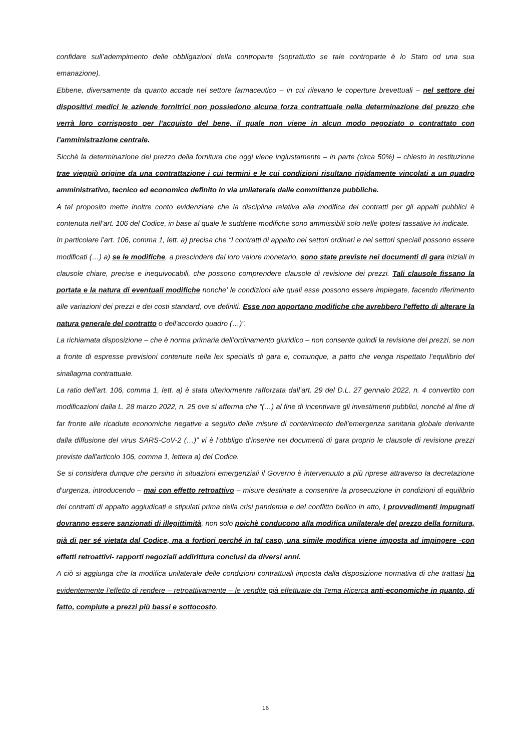confidare sull’adempimento delle obbligazioni della controparte (soprattutto se tale controparte è lo Stato od una sua emanazione).
Ebbene, diversamente da quanto accade nel settore farmaceutico – in cui rilevano le coperture brevettuali – nel settore dei dispositivi medici le aziende fornitrici non possiedono alcuna forza contrattuale nella determinazione del prezzo che verrà loro corrisposto per l’acquisto del bene, il quale non viene in alcun modo negoziato o contrattato con l’amministrazione centrale.
Sicchè la determinazione del prezzo della fornitura che oggi viene ingiustamente – in parte (circa 50%) – chiesto in restituzione trae vieppiù origine da una contrattazione i cui termini e le cui condizioni risultano rigidamente vincolati a un quadro amministrativo, tecnico ed economico definito in via unilaterale dalle committenze pubbliche.
A tal proposito mette inoltre conto evidenziare che la disciplina relativa alla modifica dei contratti per gli appalti pubblici è contenuta nell’art. 106 del Codice, in base al quale le suddette modifiche sono ammissibili solo nelle ipotesi tassative ivi indicate.
In particolare l’art. 106, comma 1, lett. a) precisa che “I contratti di appalto nei settori ordinari e nei settori speciali possono essere modificati (…) a) se le modifiche, a prescindere dal loro valore monetario, sono state previste nei documenti di gara iniziali in clausole chiare, precise e inequivocabili, che possono comprendere clausole di revisione dei prezzi. Tali clausole fissano la portata e la natura di eventuali modifiche nonche' le condizioni alle quali esse possono essere impiegate, facendo riferimento alle variazioni dei prezzi e dei costi standard, ove definiti. Esse non apportano modifiche che avrebbero l'effetto di alterare la natura generale del contratto o dell'accordo quadro (…)”.
La richiamata disposizione – che è norma primaria dell’ordinamento giuridico – non consente quindi la revisione dei prezzi, se non a fronte di espresse previsioni contenute nella lex specialis di gara e, comunque, a patto che venga rispettato l’equilibrio del sinallagma contrattuale.
La ratio dell’art. 106, comma 1, lett. a) è stata ulteriormente rafforzata dall’art. 29 del D.L. 27 gennaio 2022, n. 4 convertito con modificazioni dalla L. 28 marzo 2022, n. 25 ove si afferma che “(…) al fine di incentivare gli investimenti pubblici, nonché al fine di far fronte alle ricadute economiche negative a seguito delle misure di contenimento dell’emergenza sanitaria globale derivante dalla diffusione del virus SARS-CoV-2 (…)” vi è l’obbligo d’inserire nei documenti di gara proprio le clausole di revisione prezzi previste dall'articolo 106, comma 1, lettera a) del Codice.
Se si considera dunque che persino in situazioni emergenziali il Governo è intervenuuto a più riprese attraverso la decretazione d’urgenza, introducendo – mai con effetto retroattivo – misure destinate a consentire la prosecuzione in condizioni di equilibrio dei contratti di appalto aggiudicati e stipulati prima della crisi pandemia e del conflitto bellico in atto, i provvedimenti impugnati dovranno essere sanzionati di illegittimità, non solo poichè conducono alla modifica unilaterale del prezzo della fornitura, già di per sé vietata dal Codice, ma a fortiori perché in tal caso, una simile modifica viene imposta ad impingere -con effetti retroattivi- rapporti negoziali addirittura conclusi da diversi anni.
A ciò si aggiunga che la modifica unilaterale delle condizioni contrattuali imposta dalla disposizione normativa di che trattasi ha evidentemente l’effetto di rendere – retroattivamente – le vendite già effettuate da Tema Ricerca anti-economiche in quanto, di fatto, compiute a prezzi più bassi e sottocosto.
16